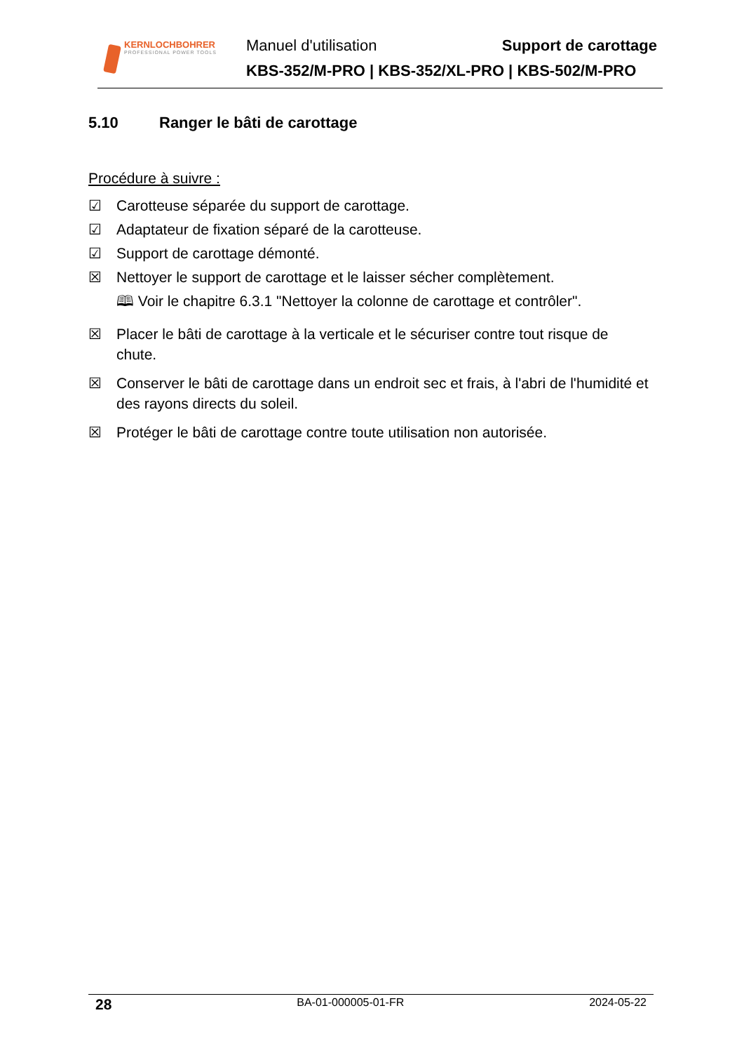KERNLOCHBOHRER
PROFESSIONAL POWER TOOLS
Manuel d'utilisation Support de carottage
KBS-352/M-PRO | KBS-352/XL-PRO | KBS-502/M-PRO
5.10 Ranger le bâti de carottage
Procédure à suivre :
☑ Carotteuse séparée du support de carottage.
☑ Adaptateur de fixation séparé de la carotteuse.
☑ Support de carottage démonté.
☒ Nettoyer le support de carottage et le laisser sécher complètement.
🕮 Voir le chapitre 6.3.1 "Nettoyer la colonne de carottage et contrôler".
☒ Placer le bâti de carottage à la verticale et le sécuriser contre tout risque de chute.
☒ Conserver le bâti de carottage dans un endroit sec et frais, à l'abri de l'humidité et des rayons directs du soleil.
☒ Protéger le bâti de carottage contre toute utilisation non autorisée.
28 BA-01-000005-01-FR 2024-05-22